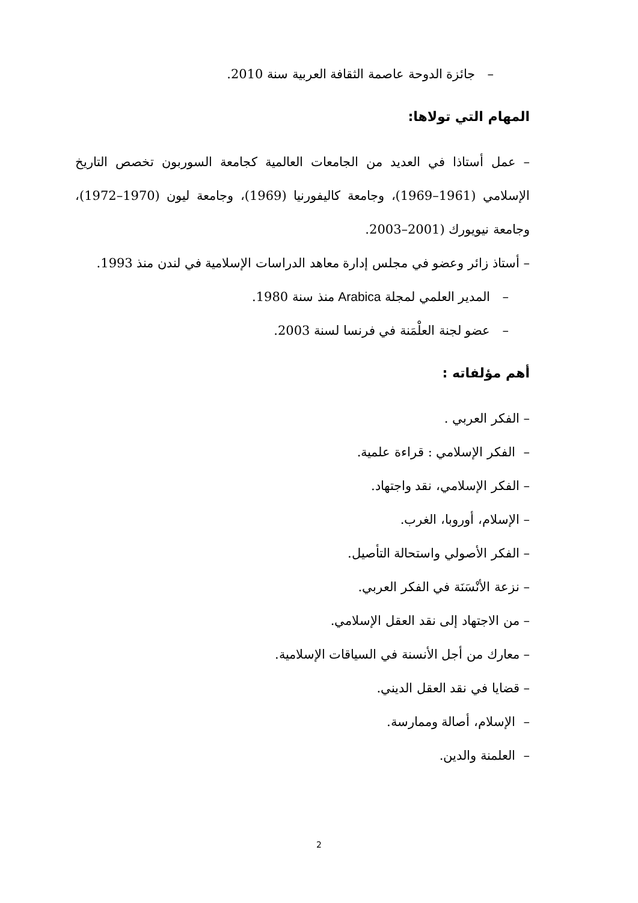– جائزة الدوحة عاصمة الثقافة العربية سنة 2010.
المهام التي تولاها:
– عمل أستاذا في العديد من الجامعات العالمية كجامعة السوربون تخصص التاريخ الإسلامي (1961–1969)، وجامعة كاليفورنيا (1969)، وجامعة ليون (1970–1972)، وجامعة نيويورك (2001–2003.
– أستاذ زائر وعضو في مجلس إدارة معاهد الدراسات الإسلامية في لندن منذ 1993.
– المدير العلمي لمجلة Arabica منذ سنة 1980.
– عضو لجنة العلْمَنة في فرنسا لسنة 2003.
أهم مؤلفاته :
– الفكر العربي .
– الفكر الإسلامي : قراءة علمية.
– الفكر الإسلامي، نقد واجتهاد.
– الإسلام، أوروبا، الغرب.
– الفكر الأصولي واستحالة التأصيل.
– نزعة الأنْسَنَة في الفكر العربي.
– من الاجتهاد إلى نقد العقل الإسلامي.
– معارك من أجل الأنسنة في السياقات الإسلامية.
– قضايا في نقد العقل الديني.
– الإسلام، أصالة وممارسة.
– العلمنة والدين.
2